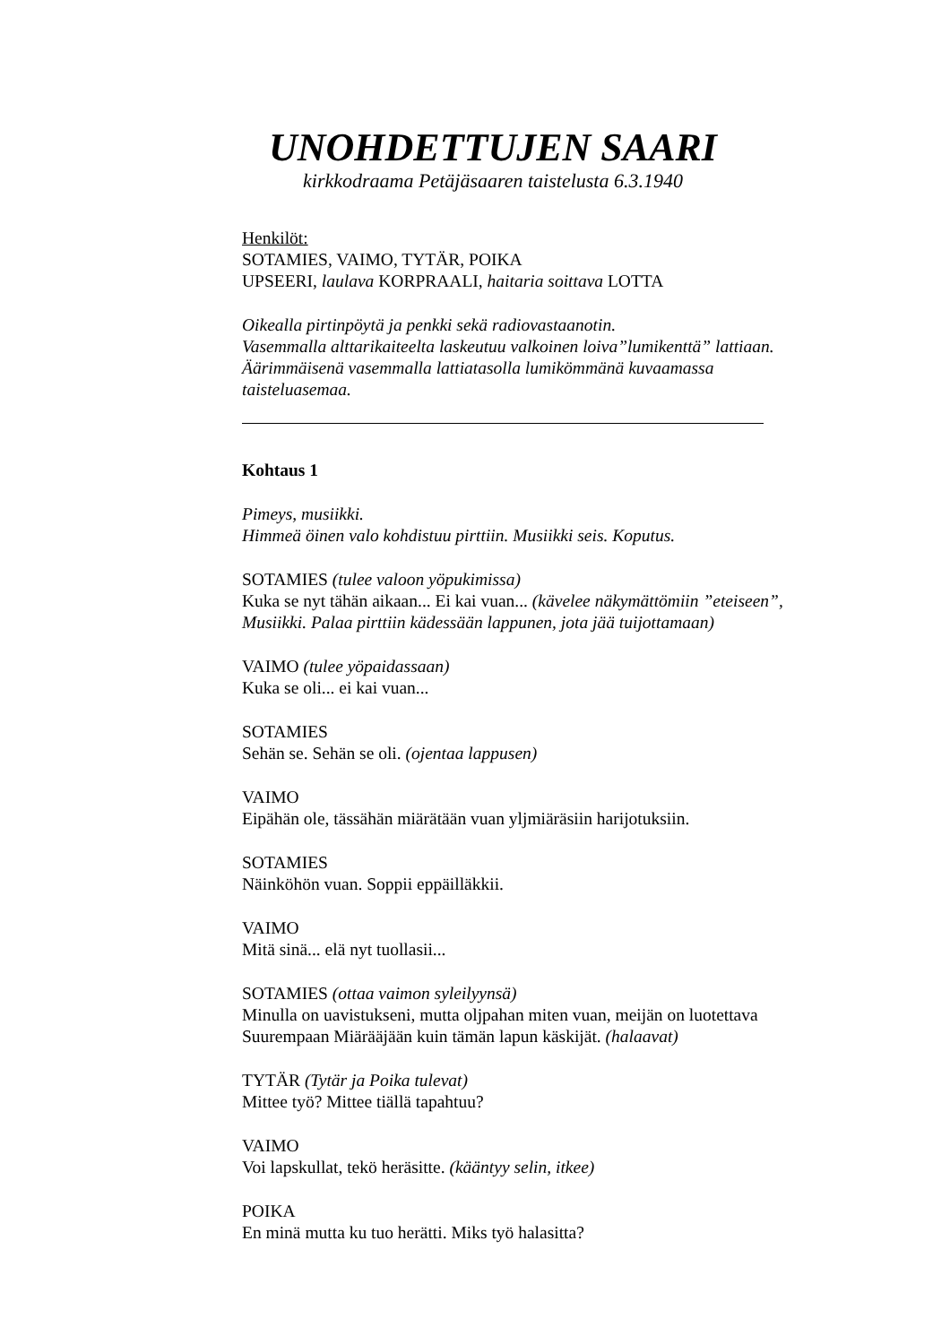UNOHDETTUJEN SAARI
kirkkodraama Petäjäsaaren taistelusta 6.3.1940
Henkilöt:
SOTAMIES, VAIMO, TYTÄR, POIKA
UPSEERI, laulava KORPRAALI, haitaria soittava LOTTA
Oikealla pirtinpöytä ja penkki sekä radiovastaanotin.
Vasemmalla alttarikaiteelta laskeutuu valkoinen loiva”lumikenttä” lattiaan.
Äärimmäisenä vasemmalla lattiatasolla lumikömmänä kuvaamassa
taisteluasemaa.
Kohtaus 1
Pimeys, musiikki.
Himmeä öinen valo kohdistuu pirttiin. Musiikki seis. Koputus.
SOTAMIES (tulee valoon yöpukimissa)
Kuka se nyt tähän aikaan... Ei kai vuan... (kävelee näkymättömiin ”eteiseen”,
Musiikki. Palaa pirttiin kädessään lappunen, jota jää tuijottamaan)
VAIMO (tulee yöpaidassaan)
Kuka se oli... ei kai vuan...
SOTAMIES
Sehän se. Sehän se oli. (ojentaa lappusen)
VAIMO
Eipähän ole, tässähän miärätään vuan yljmiäräsiin harijotuksiin.
SOTAMIES
Näinköhön vuan. Soppii eppäilläkkii.
VAIMO
Mitä sinä... elä nyt tuollasii...
SOTAMIES (ottaa vaimon syleilyynsä)
Minulla on uavistukseni, mutta oljpahan miten vuan, meijän on luotettava
Suurempaan Miärääjään kuin tämän lapun käskijät. (halaavat)
TYTÄR (Tytär ja Poika tulevat)
Mittee työ? Mittee tiällä tapahtuu?
VAIMO
Voi lapskullat, tekö heräsitte. (kääntyy selin, itkee)
POIKA
En minä mutta ku tuo herätti. Miks työ halasitta?